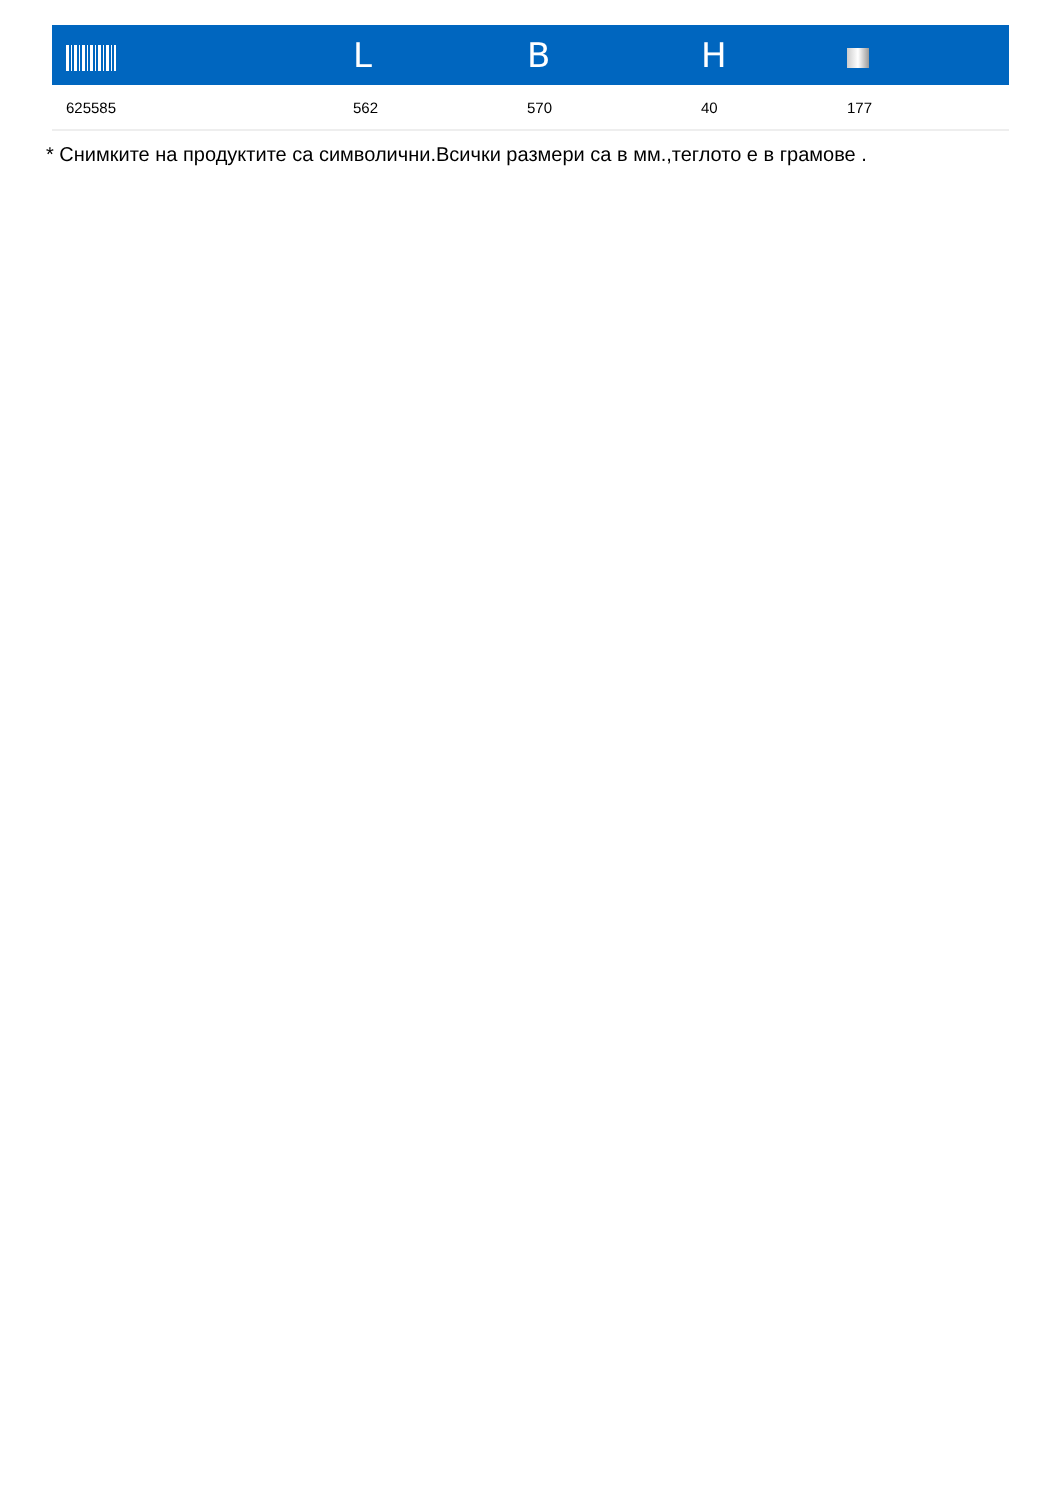| | L | B | H | |
| --- | --- | --- | --- | --- |
| 625585 | 562 | 570 | 40 | 177 |
* Снимките на продуктите са символични.Всички размери са в мм.,теглото е в грамове .